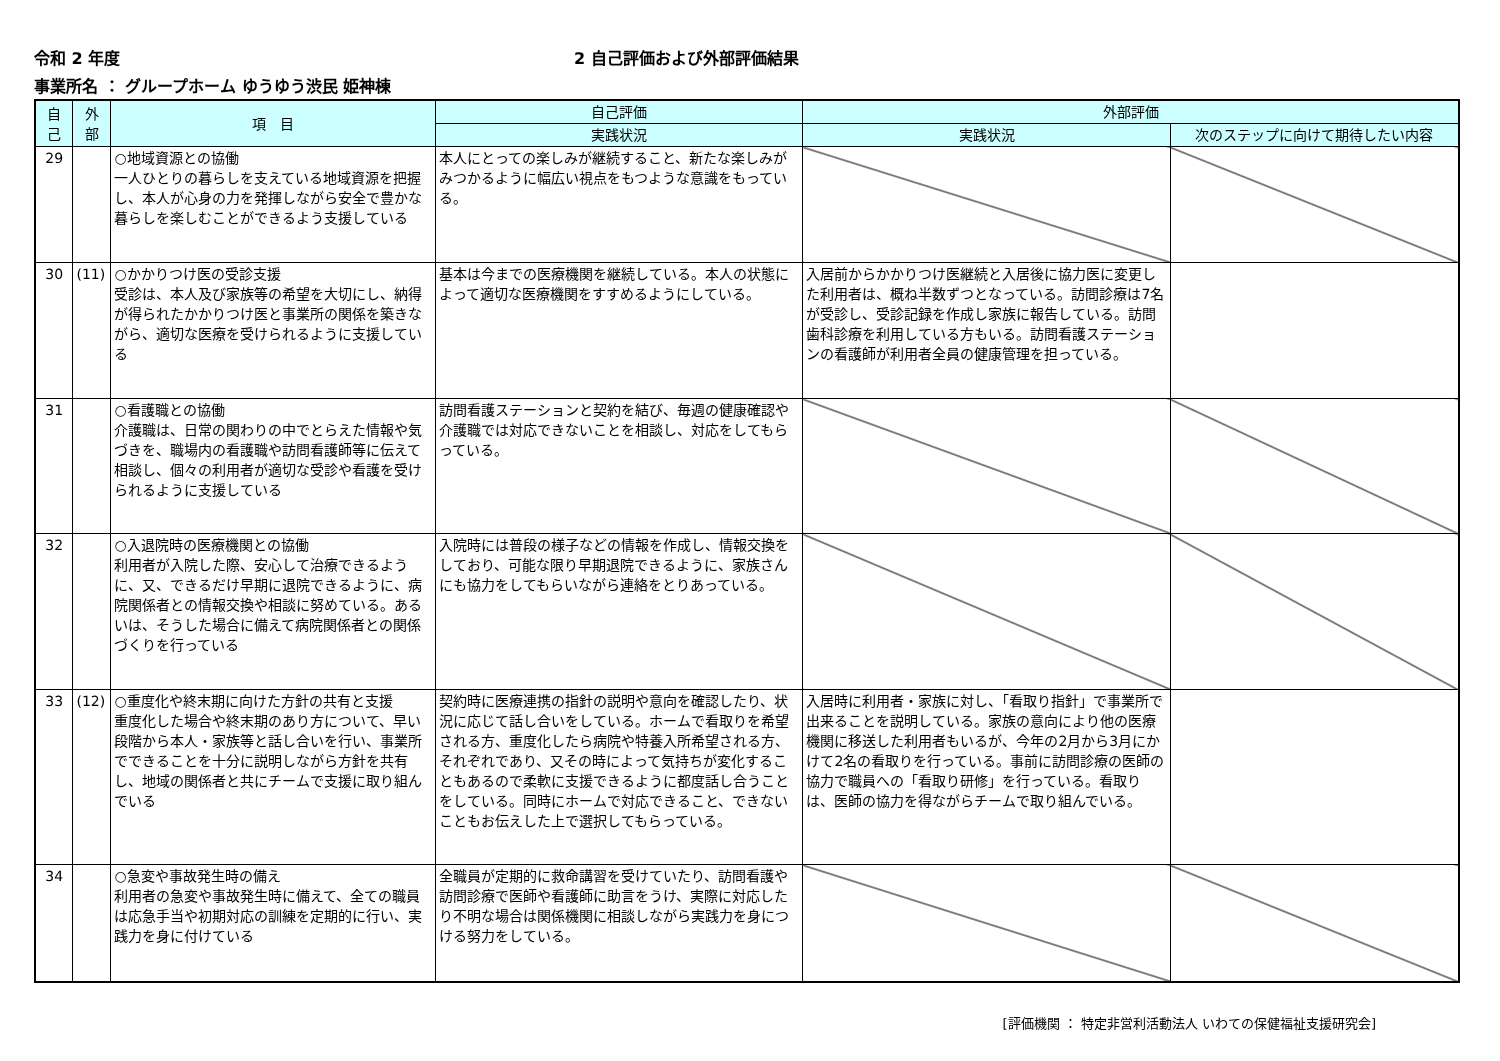令和 2 年度 2 自己評価および外部評価結果
事業所名 ： グループホーム ゆうゆう渋民 姫神棟
| 自 己 | 外 部 | 項 目 | 自己評価 | 外部評価 | |
| --- | --- | --- | --- | --- | --- |
| | | | 実践状況 | 実践状況 | 次のステップに向けて期待したい内容 |
| 29 | | ○地域資源との協働 一人ひとりの暮らしを支えている地域資源を把握し、本人が心身の力を発揮しながら安全で豊かな暮らしを楽しむことができるよう支援している | 本人にとっての楽しみが継続すること、新たな楽しみがみつかるように幅広い視点をもつような意識をもっている。 | | |
| 30 | (11) | ○かかりつけ医の受診支援 受診は、本人及び家族等の希望を大切にし、納得が得られたかかりつけ医と事業所の関係を築きながら、適切な医療を受けられるように支援している | 基本は今までの医療機関を継続している。本人の状態によって適切な医療機関をすすめるようにしている。 | 入居前からかかりつけ医継続と入居後に協力医に変更した利用者は、概ね半数ずつとなっている。訪問診療は7名が受診し、受診記録を作成し家族に報告している。訪問歯科診療を利用している方もいる。訪問看護ステーションの看護師が利用者全員の健康管理を担っている。 | |
| 31 | | ○看護職との協働 介護職は、日常の関わりの中でとらえた情報や気づきを、職場内の看護職や訪問看護師等に伝えて相談し、個々の利用者が適切な受診や看護を受けられるように支援している | 訪問看護ステーションと契約を結び、毎週の健康確認や介護職では対応できないことを相談し、対応をしてもらっている。 | | |
| 32 | | ○入退院時の医療機関との協働 利用者が入院した際、安心して治療できるように、又、できるだけ早期に退院できるように、病院関係者との情報交換や相談に努めている。あるいは、そうした場合に備えて病院関係者との関係づくりを行っている | 入院時には普段の様子などの情報を作成し、情報交換をしており、可能な限り早期退院できるように、家族さんにも協力をしてもらいながら連絡をとりあっている。 | | |
| 33 | (12) | ○重度化や終末期に向けた方針の共有と支援 重度化した場合や終末期のあり方について、早い段階から本人・家族等と話し合いを行い、事業所でできることを十分に説明しながら方針を共有し、地域の関係者と共にチームで支援に取り組んでいる | 契約時に医療連携の指針の説明や意向を確認したり、状況に応じて話し合いをしている。ホームで看取りを希望される方、重度化したら病院や特養入所希望される方、それぞれであり、又その時によって気持ちが変化することもあるので柔軟に支援できるように都度話し合うことをしている。同時にホームで対応できること、できないこともお伝えした上で選択してもらっている。 | 入居時に利用者・家族に対し、「看取り指針」で事業所で出来ることを説明している。家族の意向により他の医療機関に移送した利用者もいるが、今年の2月から3月にかけて2名の看取りを行っている。事前に訪問診療の医師の協力で職員への「看取り研修」を行っている。看取りは、医師の協力を得ながらチームで取り組んでいる。 | |
| 34 | | ○急変や事故発生時の備え 利用者の急変や事故発生時に備えて、全ての職員は応急手当や初期対応の訓練を定期的に行い、実践力を身に付けている | 全職員が定期的に救命講習を受けていたり、訪問看護や訪問診療で医師や看護師に助言をうけ、実際に対応したり不明な場合は関係機関に相談しながら実践力を身につける努力をしている。 | | |
[評価機関 ： 特定非営利活動法人 いわての保健福祉支援研究会]